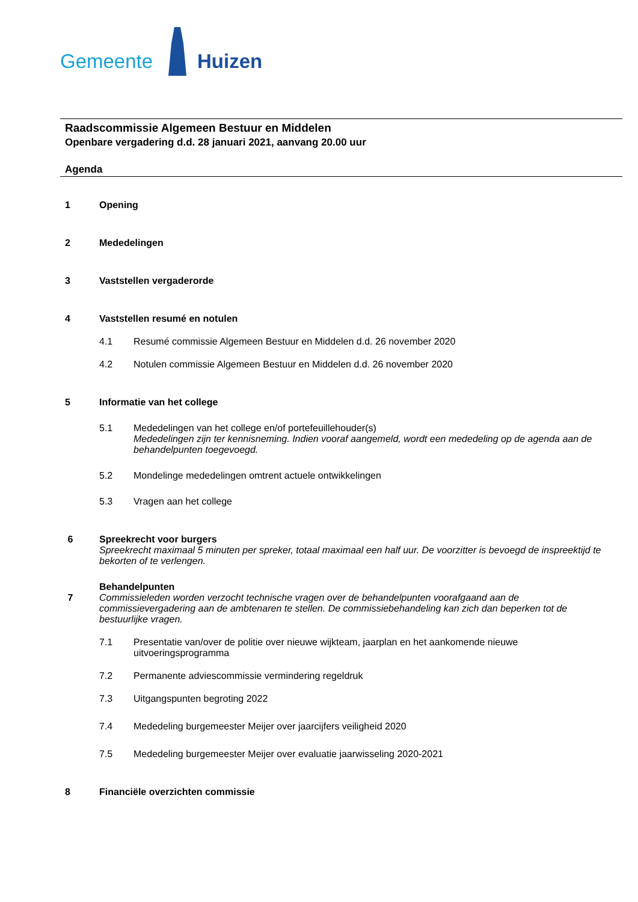Gemeente Huizen
Raadscommissie Algemeen Bestuur en Middelen
Openbare vergadering d.d. 28 januari 2021, aanvang 20.00 uur
Agenda
1 Opening
2 Mededelingen
3 Vaststellen vergaderorde
4 Vaststellen resumé en notulen
4.1 Resumé commissie Algemeen Bestuur en Middelen d.d. 26 november 2020
4.2 Notulen commissie Algemeen Bestuur en Middelen d.d. 26 november 2020
5 Informatie van het college
5.1 Mededelingen van het college en/of portefeuillehouder(s)
Mededelingen zijn ter kennisneming. Indien vooraf aangemeld, wordt een mededeling op de agenda aan de behandelpunten toegevoegd.
5.2 Mondelinge mededelingen omtrent actuele ontwikkelingen
5.3 Vragen aan het college
6 Spreekrecht voor burgers
Spreekrecht maximaal 5 minuten per spreker, totaal maximaal een half uur. De voorzitter is bevoegd de inspreektijd te bekorten of te verlengen.
7 Behandelpunten
Commissieleden worden verzocht technische vragen over de behandelpunten voorafgaand aan de commissievergadering aan de ambtenaren te stellen. De commissiebehandeling kan zich dan beperken tot de bestuurlijke vragen.
7.1 Presentatie van/over de politie over nieuwe wijkteam, jaarplan en het aankomende nieuwe uitvoeringsprogramma
7.2 Permanente adviescommissie vermindering regeldruk
7.3 Uitgangspunten begroting 2022
7.4 Mededeling burgemeester Meijer over jaarcijfers veiligheid 2020
7.5 Mededeling burgemeester Meijer over evaluatie jaarwisseling 2020-2021
8 Financiële overzichten commissie